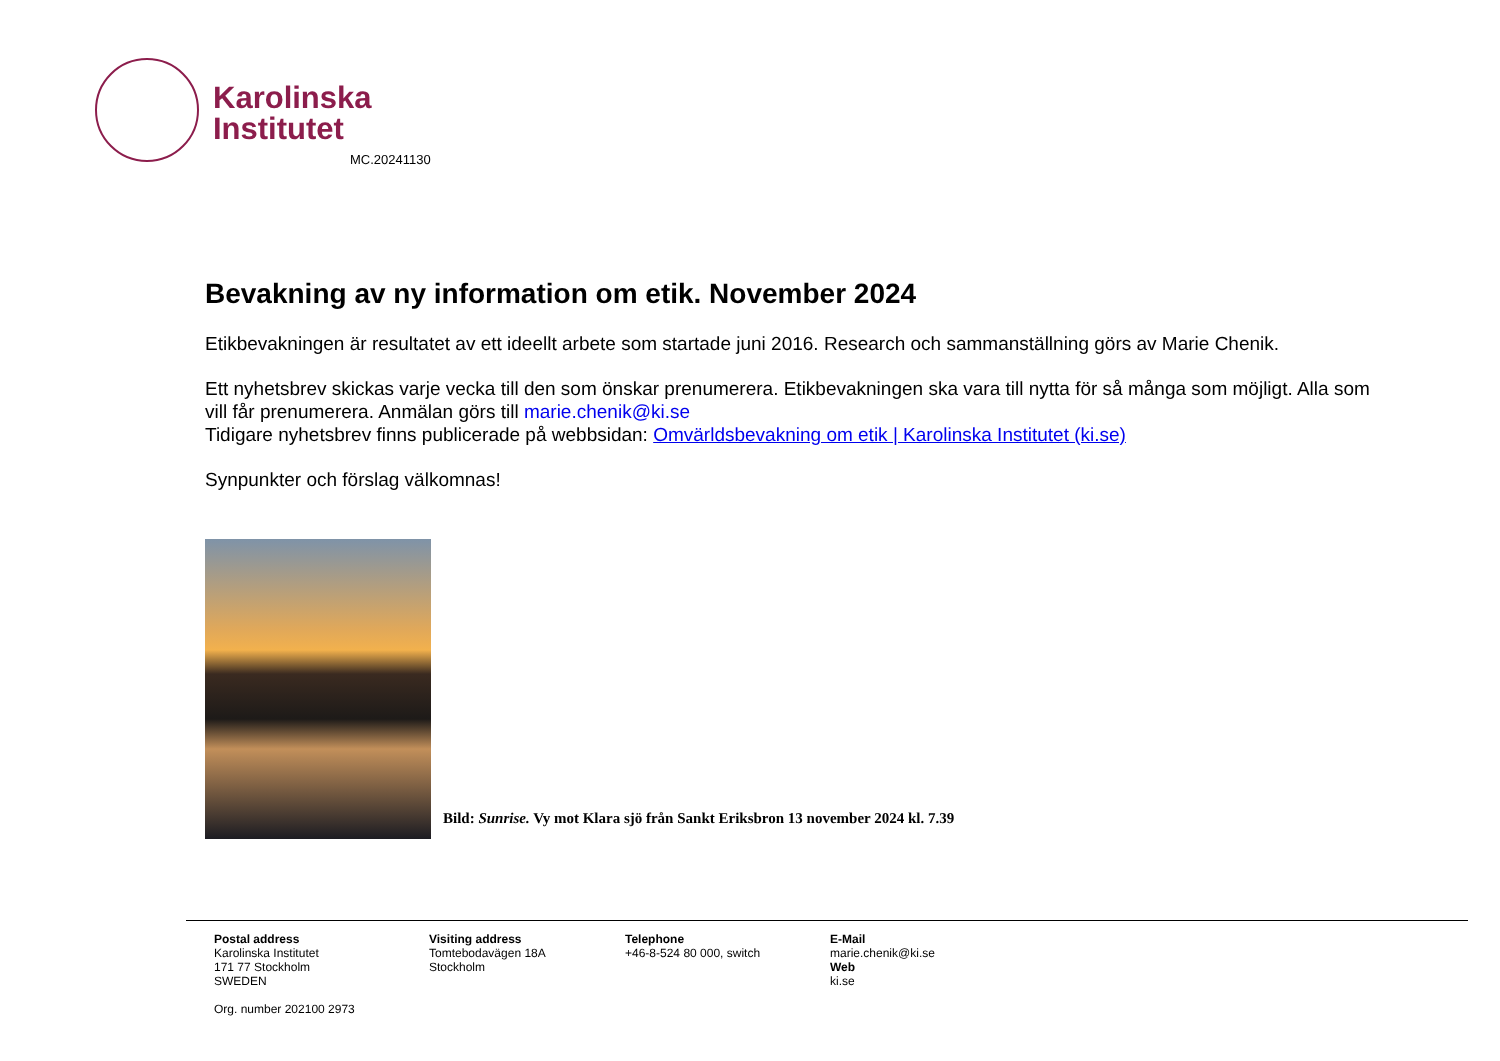Karolinska
Institutet
MC.20241130
Bevakning av ny information om etik. November 2024
Etikbevakningen är resultatet av ett ideellt arbete som startade juni 2016. Research och sammanställning görs av Marie Chenik.
Ett nyhetsbrev skickas varje vecka till den som önskar prenumerera. Etikbevakningen ska vara till nytta för så många som möjligt. Alla som vill får prenumerera. Anmälan görs till marie.chenik@ki.se
Tidigare nyhetsbrev finns publicerade på webbsidan: Omvärldsbevakning om etik | Karolinska Institutet (ki.se)
Synpunkter och förslag välkomnas!
Bild: Sunrise. Vy mot Klara sjö från Sankt Eriksbron 13 november 2024 kl. 7.39
Postal address
Karolinska Institutet
171 77 Stockholm
SWEDEN
Org. number 202100 2973
Visiting address
Tomtebodavägen 18A
Stockholm
Telephone
+46-8-524 80 000, switch
E-Mail
marie.chenik@ki.se
Web
ki.se